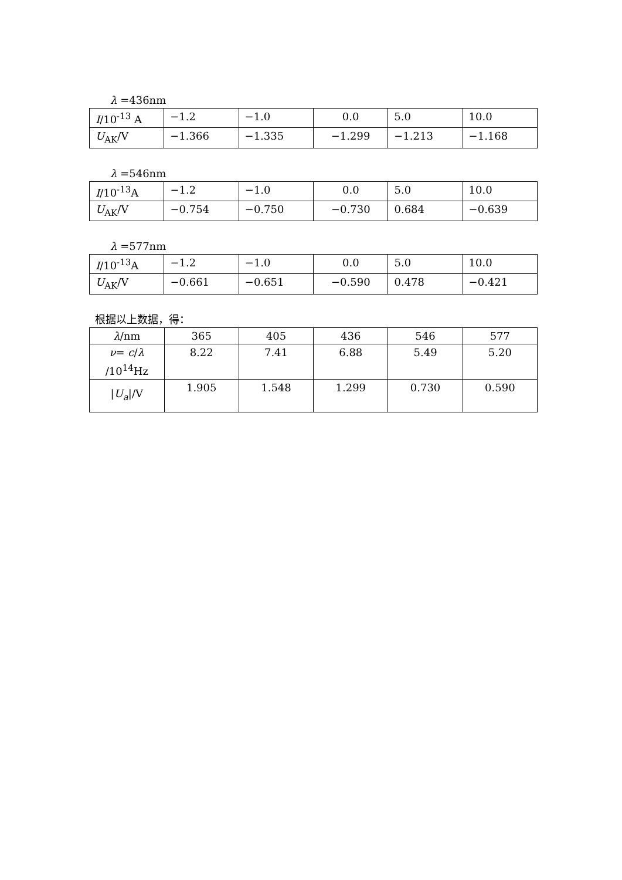λ =436nm
| I /10<sup>-13</sup> A | −1.2 | −1.0 | 0.0 | 5.0 | 10.0 |
| U<sub>AK</sub>/V | −1.366 | −1.335 | −1.299 | −1.213 | −1.168 |
λ =546nm
| I /10<sup>-13</sup>A | −1.2 | −1.0 | 0.0 | 5.0 | 10.0 |
| U<sub>AK</sub>/V | −0.754 | −0.750 | −0.730 | 0.684 | −0.639 |
λ =577nm
| I /10<sup>-13</sup>A | −1.2 | −1.0 | 0.0 | 5.0 | 10.0 |
| U<sub>AK</sub>/V | −0.661 | −0.651 | −0.590 | 0.478 | −0.421 |
根据以上数据，得：
| λ /nm | 365 | 405 | 436 | 546 | 577 |
| ν = c / λ /10<sup>14</sup>Hz | 8.22 | 7.41 | 6.88 | 5.49 | 5.20 |
| / U<sub>a</sub>//V | 1.905 | 1.548 | 1.299 | 0.730 | 0.590 |